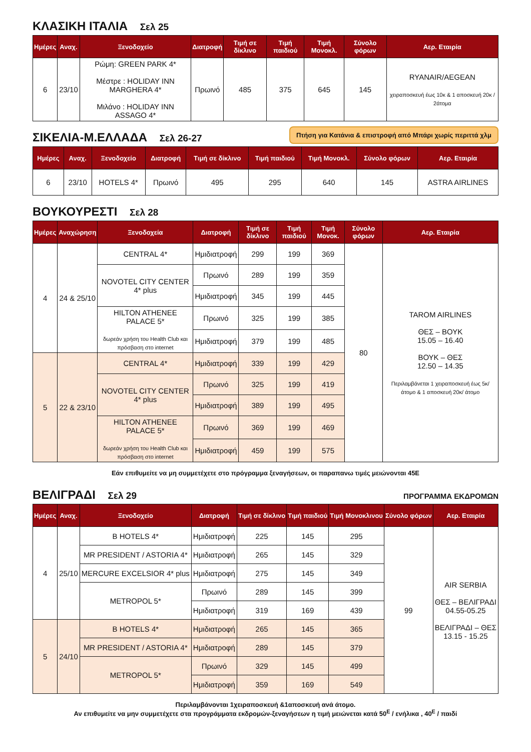ΚΛΑΣΙΚΗ ΙΤΑΛΙΑ Σελ 25
| Ημέρες | Αναχ. | Ξενοδοχείο | Διατροφή | Τιμή σε δίκλινο | Τιμή παιδιού | Τιμή Μονοκλ. | Σύνολο φόρων | Αερ. Εταιρία |
| --- | --- | --- | --- | --- | --- | --- | --- | --- |
| 6 | 23/10 | Ρώμη: GREEN PARK 4* Μέστρε : HOLIDAY INN MARGHERA 4* Μιλάνο : HOLIDAY INN ASSAGO 4* | Πρωινό | 485 | 375 | 645 | 145 | RYANAIR/AEGEAN χειραποσκευή έως 10κ & 1 αποσκευή 20κ / 2άτομα |
Πτήση για Κατάνια & επιστροφή από Μπάρι χωρίς περιττά χλμ
ΣΙΚΕΛΙΑ-Μ.ΕΛΛΑΔΑ Σελ 26-27
| Ημέρες | Αναχ. | Ξενοδοχείο | Διατροφή | Τιμή σε δίκλινο | Τιμή παιδιού | Τιμή Μονοκλ. | Σύνολο φόρων | Αερ. Εταιρία |
| --- | --- | --- | --- | --- | --- | --- | --- | --- |
| 6 | 23/10 | HOTELS 4* | Πρωινό | 495 | 295 | 640 | 145 | ASTRA AIRLINES |
ΒΟΥΚΟΥΡΕΣΤΙ Σελ 28
| Ημέρες | Αναχώρηση | Ξενοδοχεία | Διατροφή | Τιμή σε δίκλινο | Τιμή παιδιού | Τιμή Μονοκ. | Σύνολο φόρων | Αερ. Εταιρία |
| --- | --- | --- | --- | --- | --- | --- | --- | --- |
| 4 | 24 & 25/10 | CENTRAL 4* | Ημιδιατροφή | 299 | 199 | 369 | 80 | TAROM AIRLINES ΘΕΣ – ΒΟΥΚ 15.05 – 16.40 ΒΟΥΚ – ΘΕΣ 12.50 – 14.35 Περιλαμβάνεται 1 χειραποσκευή έως 5κ/ άτομο & 1 αποσκευή 20κ/ άτομο |
| | | NOVOTEL CITY CENTER 4* plus | Πρωινό | 289 | 199 | 359 | | |
| | | | Ημιδιατροφή | 345 | 199 | 445 | | |
| | | HILTON ATHENEE PALACE 5* δωρεάν χρήση του Health Club και πρόσβαση στο internet | Πρωινό | 325 | 199 | 385 | | |
| | | | Ημιδιατροφή | 379 | 199 | 485 | | |
| 5 | 22 & 23/10 | CENTRAL 4* | Ημιδιατροφή | 339 | 199 | 429 | | |
| | | NOVOTEL CITY CENTER 4* plus | Πρωινό | 325 | 199 | 419 | | |
| | | | Ημιδιατροφή | 389 | 199 | 495 | | |
| | | HILTON ATHENEE PALACE 5* δωρεάν χρήση του Health Club και πρόσβαση στο internet | Πρωινό | 369 | 199 | 469 | | |
| | | | Ημιδιατροφή | 459 | 199 | 575 | | |
Εάν επιθυμείτε να μη συμμετέχετε στο πρόγραμμα ξεναγήσεων, οι παραπανω τιμές μειώνονται 45Ε
ΒΕΛΙΓΡΑΔΙ Σελ 29
ΠΡΟΓΡΑΜΜΑ ΕΚΔΡΟΜΩΝ
| Ημέρες | Αναχ. | Ξενοδοχείο | Διατροφή | Τιμή σε δίκλινο | Τιμή παιδιού | Τιμή Μονοκλινου | Σύνολο φόρων | Αερ. Εταιρία |
| --- | --- | --- | --- | --- | --- | --- | --- | --- |
| 4 | 25/10 | B HOTELS 4* | Ημιδιατροφή | 225 | 145 | 295 | 99 | AIR SERBIA ΘΕΣ – ΒΕΛΙΓΡΑΔΙ 04.55-05.25 ΒΕΛΙΓΡΑΔΙ – ΘΕΣ 13.15 - 15.25 |
| | | MR PRESIDENT / ASTORIA 4* | Ημιδιατροφή | 265 | 145 | 329 | | |
| | | MERCURE EXCELSIOR 4* plus | Ημιδιατροφή | 275 | 145 | 349 | | |
| | | METROPOL 5* | Πρωινό | 289 | 145 | 399 | | |
| | | | Ημιδιατροφή | 319 | 169 | 439 | | |
| 5 | 24/10 | B HOTELS 4* | Ημιδιατροφή | 265 | 145 | 365 | | |
| | | MR PRESIDENT / ASTORIA 4* | Ημιδιατροφή | 289 | 145 | 379 | | |
| | | METROPOL 5* | Πρωινό | 329 | 145 | 499 | | |
| | | | Ημιδιατροφή | 359 | 169 | 549 | | |
Περιλαμβάνονται 1χειραποσκευή &1αποσκευή ανά άτομο.
Αν επιθυμείτε να μην συμμετέχετε στα προγράμματα εκδρομών-ξεναγήσεων η τιμή μειώνεται κατά 50<sup>E</sup> / ενήλικα , 40<sup>E</sup> / παιδί